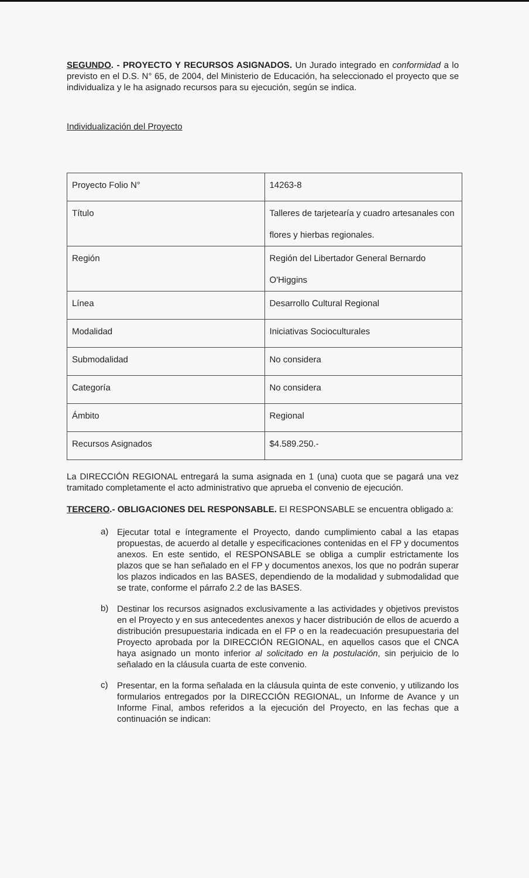SEGUNDO. - PROYECTO Y RECURSOS ASIGNADOS. Un Jurado integrado en conformidad a lo previsto en el D.S. N° 65, de 2004, del Ministerio de Educación, ha seleccionado el proyecto que se individualiza y le ha asignado recursos para su ejecución, según se indica.
Individualización del Proyecto
| Proyecto Folio N° | 14263-8 |
| Título | Talleres de tarjetearía y cuadro artesanales con flores y hierbas regionales. |
| Región | Región del Libertador General Bernardo O'Higgins |
| Línea | Desarrollo Cultural Regional |
| Modalidad | Iniciativas Socioculturales |
| Submodalidad | No considera |
| Categoría | No considera |
| Ámbito | Regional |
| Recursos Asignados | $4.589.250.- |
La DIRECCIÓN REGIONAL entregará la suma asignada en 1 (una) cuota que se pagará una vez tramitado completamente el acto administrativo que aprueba el convenio de ejecución.
TERCERO.- OBLIGACIONES DEL RESPONSABLE. El RESPONSABLE se encuentra obligado a:
a)
Ejecutar total e íntegramente el Proyecto, dando cumplimiento cabal a las etapas propuestas, de acuerdo al detalle y especificaciones contenidas en el FP y documentos anexos. En este sentido, el RESPONSABLE se obliga a cumplir estrictamente los plazos que se han señalado en el FP y documentos anexos, los que no podrán superar los plazos indicados en las BASES, dependiendo de la modalidad y submodalidad que se trate, conforme el párrafo 2.2 de las BASES.
b)
Destinar los recursos asignados exclusivamente a las actividades y objetivos previstos en el Proyecto y en sus antecedentes anexos y hacer distribución de ellos de acuerdo a distribución presupuestaria indicada en el FP o en la readecuación presupuestaria del Proyecto aprobada por la DIRECCIÓN REGIONAL, en aquellos casos que el CNCA haya asignado un monto inferior al solicitado en la postulación, sin perjuicio de lo señalado en la cláusula cuarta de este convenio.
c)
Presentar, en la forma señalada en la cláusula quinta de este convenio, y utilizando los formularios entregados por la DIRECCIÓN REGIONAL, un Informe de Avance y un Informe Final, ambos referidos a la ejecución del Proyecto, en las fechas que a continuación se indican: